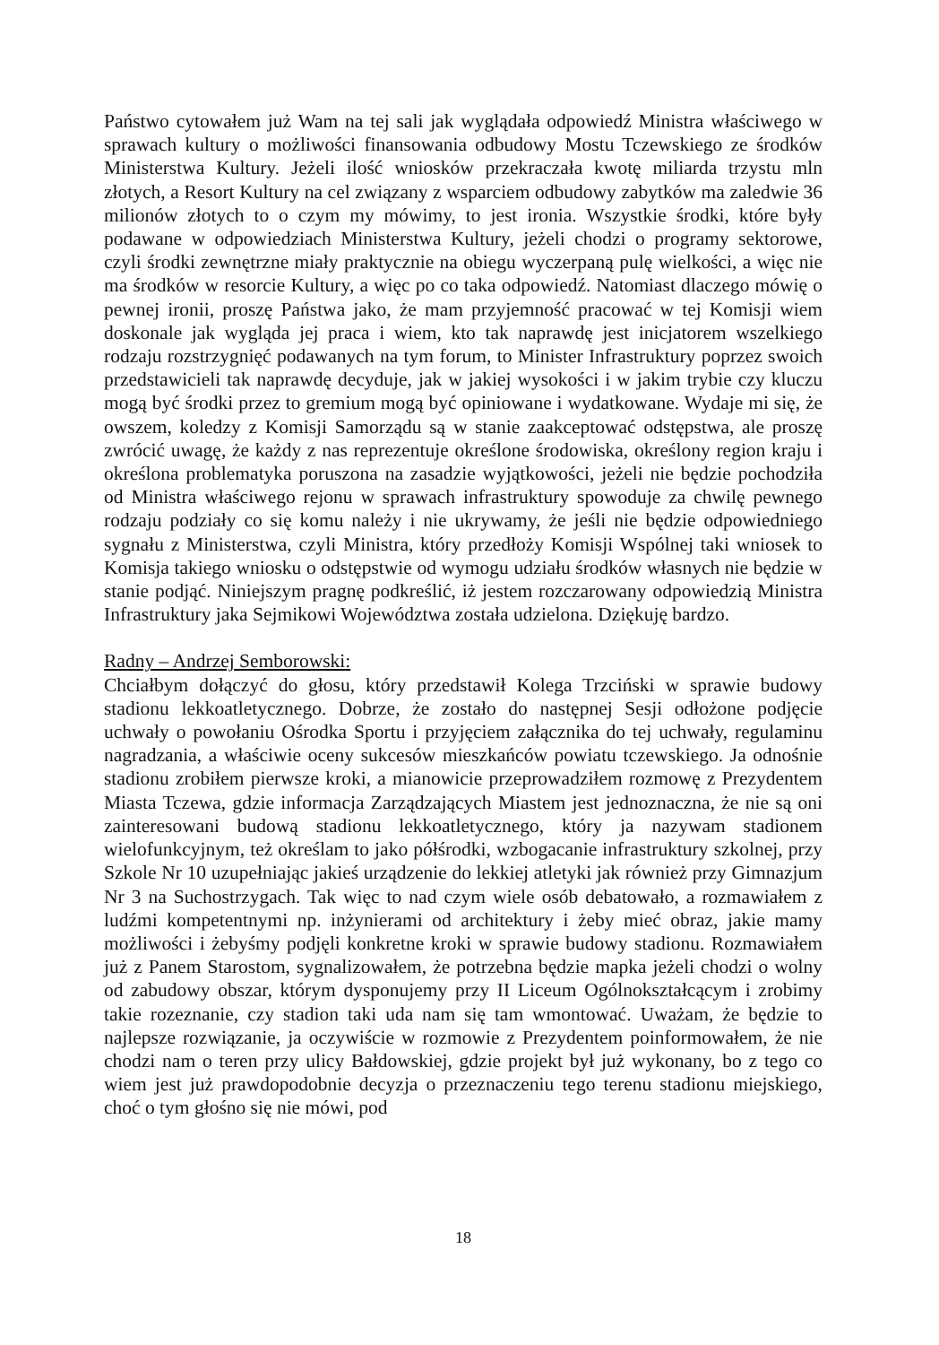Państwo cytowałem już Wam na tej sali jak wyglądała odpowiedź Ministra właściwego w sprawach kultury o możliwości finansowania odbudowy Mostu Tczewskiego ze środków Ministerstwa Kultury. Jeżeli ilość wniosków przekraczała kwotę miliarda trzystu mln złotych, a Resort Kultury na cel związany z wsparciem odbudowy zabytków ma zaledwie 36 milionów złotych to o czym my mówimy, to jest ironia. Wszystkie środki, które były podawane w odpowiedziach Ministerstwa Kultury, jeżeli chodzi o programy sektorowe, czyli środki zewnętrzne miały praktycznie na obiegu wyczerpaną pulę wielkości, a więc nie ma środków w resorcie Kultury, a więc po co taka odpowiedź. Natomiast dlaczego mówię o pewnej ironii, proszę Państwa jako, że mam przyjemność pracować w tej Komisji wiem doskonale jak wygląda jej praca i wiem, kto tak naprawdę jest inicjatorem wszelkiego rodzaju rozstrzygnięć podawanych na tym forum, to Minister Infrastruktury poprzez swoich przedstawicieli tak naprawdę decyduje, jak w jakiej wysokości i w jakim trybie czy kluczu mogą być środki przez to gremium mogą być opiniowane i wydatkowane. Wydaje mi się, że owszem, koledzy z Komisji Samorządu są w stanie zaakceptować odstępstwa, ale proszę zwrócić uwagę, że każdy z nas reprezentuje określone środowiska, określony region kraju i określona problematyka poruszona na zasadzie wyjątkowości, jeżeli nie będzie pochodziła od Ministra właściwego rejonu w sprawach infrastruktury spowoduje za chwilę pewnego rodzaju podziały co się komu należy i nie ukrywamy, że jeśli nie będzie odpowiedniego sygnału z Ministerstwa, czyli Ministra, który przedłoży Komisji Wspólnej taki wniosek to Komisja takiego wniosku o odstępstwie od wymogu udziału środków własnych nie będzie w stanie podjąć. Niniejszym pragnę podkreślić, iż jestem rozczarowany odpowiedzią Ministra Infrastruktury jaka Sejmikowi Województwa została udzielona. Dziękuję bardzo.
Radny – Andrzej Semborowski:
Chciałbym dołączyć do głosu, który przedstawił Kolega Trzciński w sprawie budowy stadionu lekkoatletycznego. Dobrze, że zostało do następnej Sesji odłożone podjęcie uchwały o powołaniu Ośrodka Sportu i przyjęciem załącznika do tej uchwały, regulaminu nagradzania, a właściwie oceny sukcesów mieszkańców powiatu tczewskiego. Ja odnośnie stadionu zrobiłem pierwsze kroki, a mianowicie przeprowadziłem rozmowę z Prezydentem Miasta Tczewa, gdzie informacja Zarządzających Miastem jest jednoznaczna, że nie są oni zainteresowani budową stadionu lekkoatletycznego, który ja nazywam stadionem wielofunkcyjnym, też określam to jako półśrodki, wzbogacanie infrastruktury szkolnej, przy Szkole Nr 10 uzupełniając jakieś urządzenie do lekkiej atletyki jak również przy Gimnazjum Nr 3 na Suchostrzygach. Tak więc to nad czym wiele osób debatowało, a rozmawiałem z ludźmi kompetentnymi np. inżynierami od architektury i żeby mieć obraz, jakie mamy możliwości i żebyśmy podjęli konkretne kroki w sprawie budowy stadionu. Rozmawiałem już z Panem Starostom, sygnalizowałem, że potrzebna będzie mapka jeżeli chodzi o wolny od zabudowy obszar, którym dysponujemy przy II Liceum Ogólnokształcącym i zrobimy takie rozeznanie, czy stadion taki uda nam się tam wmontować. Uważam, że będzie to najlepsze rozwiązanie, ja oczywiście w rozmowie z Prezydentem poinformowałem, że nie chodzi nam o teren przy ulicy Bałdowskiej, gdzie projekt był już wykonany, bo z tego co wiem jest już prawdopodobnie decyzja o przeznaczeniu tego terenu stadionu miejskiego, choć o tym głośno się nie mówi, pod
18